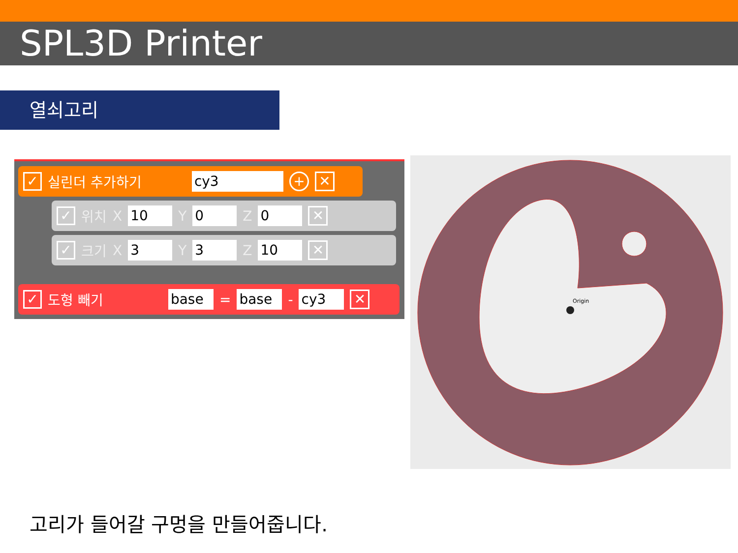SPL3D Printer
열쇠고리
✓ 실린더 추가하기 cy3 + ✕
✓ 위치 X 10 Y 0 Z 0 ✕
✓ 크기 X 3 Y 3 Z 10 ✕
✓ 도형 빼기 base = base - cy3 ✕
Origin
고리가 들어갈 구멍을 만들어줍니다.